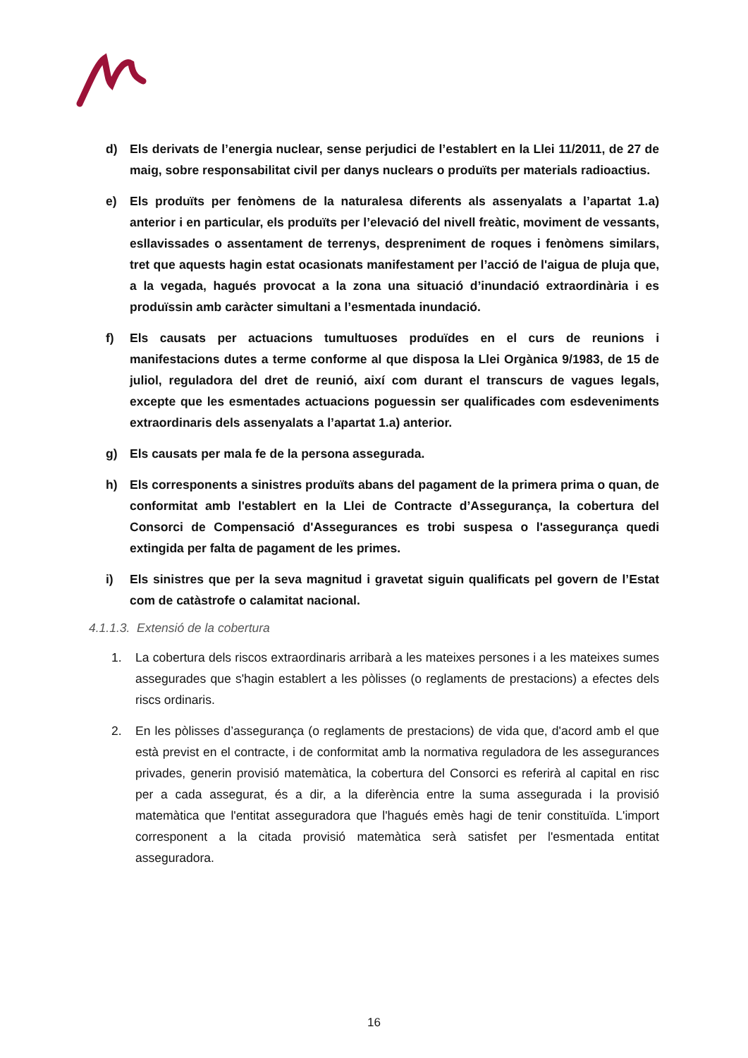d) Els derivats de l’energia nuclear, sense perjudici de l’establert en la Llei 11/2011, de 27 de maig, sobre responsabilitat civil per danys nuclears o produïts per materials radioactius.
e) Els produïts per fenòmens de la naturalesa diferents als assenyalats a l’apartat 1.a) anterior i en particular, els produïts per l’elevació del nivell freàtic, moviment de vessants, esllavissades o assentament de terrenys, despreniment de roques i fenòmens similars, tret que aquests hagin estat ocasionats manifestament per l’acció de l'aigua de pluja que, a la vegada, hagués provocat a la zona una situació d’inundació extraordinària i es produïssin amb caràcter simultani a l’esmentada inundació.
f) Els causats per actuacions tumultuoses produïdes en el curs de reunions i manifestacions dutes a terme conforme al que disposa la Llei Orgànica 9/1983, de 15 de juliol, reguladora del dret de reunió, així com durant el transcurs de vagues legals, excepte que les esmentades actuacions poguessin ser qualificades com esdeveniments extraordinaris dels assenyalats a l’apartat 1.a) anterior.
g) Els causats per mala fe de la persona assegurada.
h) Els corresponents a sinistres produïts abans del pagament de la primera prima o quan, de conformitat amb l'establert en la Llei de Contracte d’Assegurança, la cobertura del Consorci de Compensació d'Assegurances es trobi suspesa o l'assegurança quedi extingida per falta de pagament de les primes.
i) Els sinistres que per la seva magnitud i gravetat siguin qualificats pel govern de l’Estat com de catàstrofe o calamitat nacional.
4.1.1.3. Extensió de la cobertura
1. La cobertura dels riscos extraordinaris arribarà a les mateixes persones i a les mateixes sumes assegurades que s'hagin establert a les pòlisses (o reglaments de prestacions) a efectes dels riscs ordinaris.
2. En les pòlisses d’assegurança (o reglaments de prestacions) de vida que, d'acord amb el que està previst en el contracte, i de conformitat amb la normativa reguladora de les assegurances privades, generin provisió matemàtica, la cobertura del Consorci es referirà al capital en risc per a cada assegurat, és a dir, a la diferència entre la suma assegurada i la provisió matemàtica que l'entitat asseguradora que l'hagués emès hagi de tenir constituïda. L'import corresponent a la citada provisió matemàtica serà satisfet per l'esmentada entitat asseguradora.
16